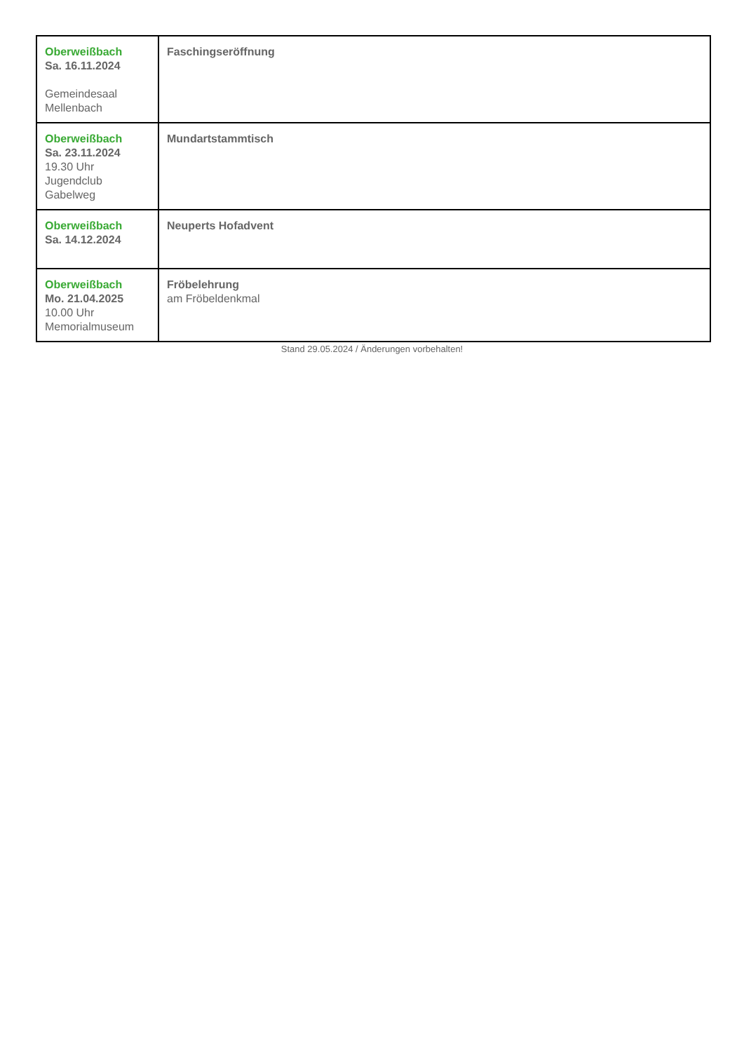| Oberweißbach Sa. 16.11.2024 Gemeindesaal Mellenbach | Faschingseröffnung |
| Oberweißbach Sa. 23.11.2024 19.30 Uhr Jugendclub Gabelweg | Mundartstammtisch |
| Oberweißbach Sa. 14.12.2024 | Neuperts Hofadvent |
| Oberweißbach Mo. 21.04.2025 10.00 Uhr Memorialmuseum | Fröbelehrung am Fröbeldenkmal |
Stand 29.05.2024 / Änderungen vorbehalten!